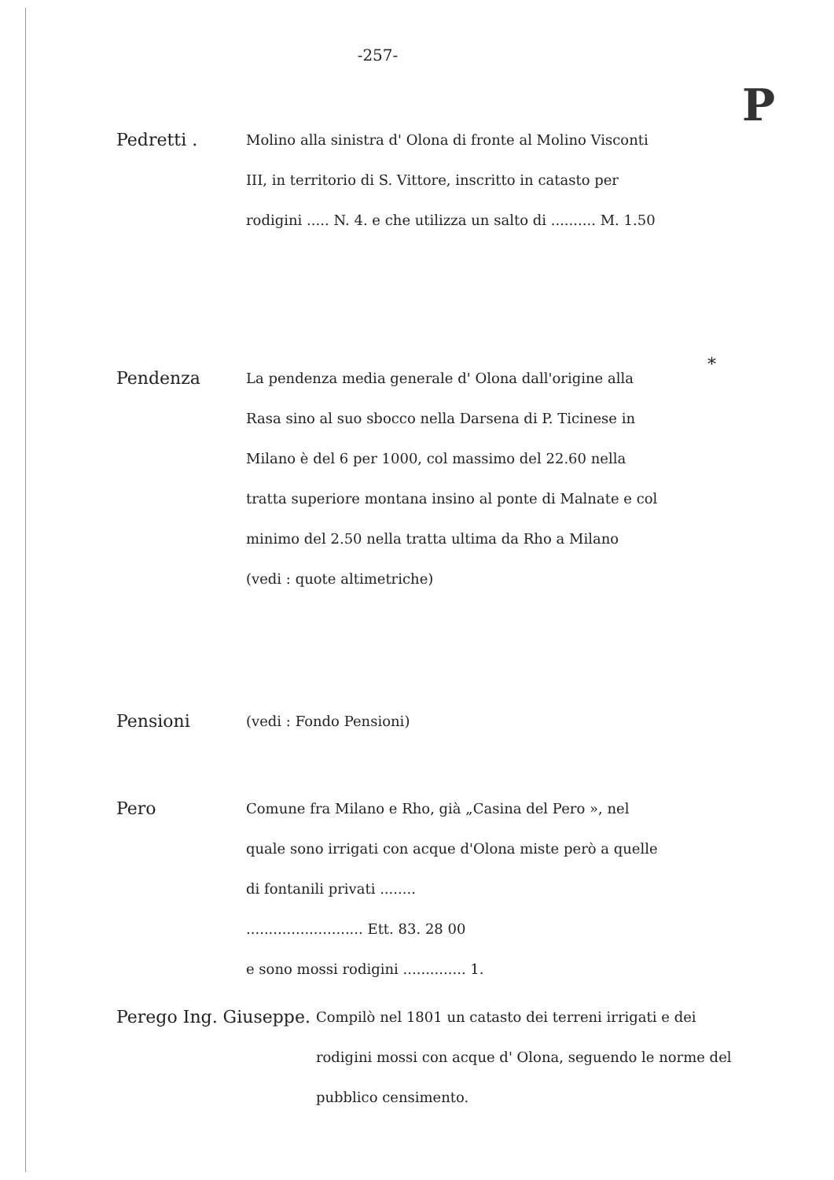-257-
P
Pedretti .
Molino alla sinistra d' Olona di fronte al Molino Visconti III, in territorio di S. Vittore, inscritto in catasto per rodigini ..... N. 4. e che utilizza un salto di .......... M. 1.50
Pendenza
La pendenza media generale d' Olona dall'origine alla Rasa sino al suo sbocco nella Darsena di P. Ticinese in Milano è del 6 per 1000, col massimo del 22.60 nella tratta superiore montana insino al ponte di Malnate e col minimo del 2.50 nella tratta ultima da Rho a Milano
(vedi : quote altimetriche)
*
Pensioni
(vedi : Fondo Pensioni)
Pero
Comune fra Milano e Rho, già „Casina del Pero », nel quale sono irrigati con acque d'Olona miste però a quelle di fontanili privati ........
.......................... Ett. 83. 28 00
e sono mossi rodigini .............. 1.
Perego Ing. Giuseppe.
Compilò nel 1801 un catasto dei terreni irrigati e dei rodigini mossi con acque d' Olona, seguendo le norme del pubblico censimento.